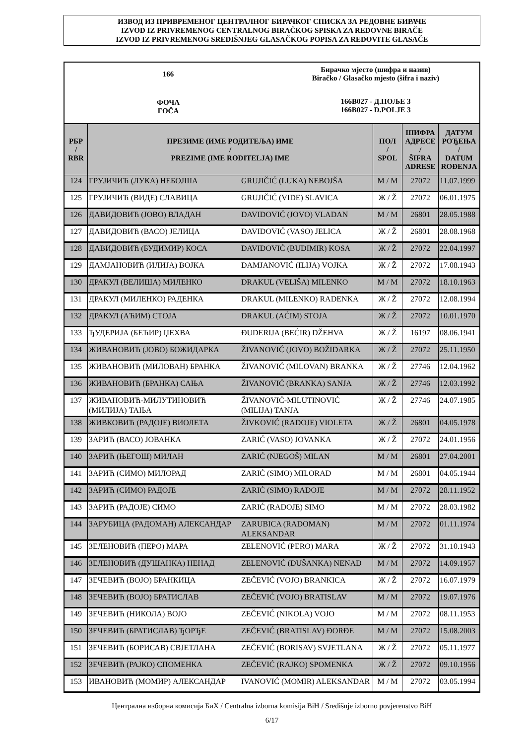ИЗВОД ИЗ ПРИВРЕМЕНОГ ЦЕНТРАЛНОГ БИРАЧКОГ СПИСКА ЗА РЕДОВНЕ БИРАЧЕ
IZVOD IZ PRIVREMENOG CENTRALNOG BIRAČKOG SPISKA ZA REDOVNE BIRAČE
IZVOD IZ PRIVREMENOG SREDIŠNJEG GLASAČKOG POPISA ZA REDOVITE GLASAČE
166
ФОЧА
FOČA
Бирачко мјесто (шифра и назив)
Biračko / Glasačko mjesto (šifra i naziv)
166B027 - Д.ПОЉЕ 3
166B027 - D.POLJE 3
| РБР / RBR | ПРЕЗИМЕ (ИМЕ РОДИТЕЉА) ИМЕ / PREZIME (IME RODITELJA) IME | | ПОЛ / SPOL | ШИФРА АДРЕСЕ / ŠIFRA ADRESE | ДАТУМ РОЂЕЊА / DATUM ROĐENJA |
| --- | --- | --- | --- | --- | --- |
| 124 | ГРУЈИЧИЋ (ЛУКА) НЕБОЈША | GRUJIČIĆ (LUKA) NEBOJŠA | М / M | 27072 | 11.07.1999 |
| 125 | ГРУЈИЧИЋ (ВИДЕ) СЛАВИЦА | GRUJIČIĆ (VIDE) SLAVICA | Ж / Ž | 27072 | 06.01.1975 |
| 126 | ДАВИДОВИЋ (ЈОВО) ВЛАДАН | DAVIDOVIĆ (JOVO) VLADAN | М / M | 26801 | 28.05.1988 |
| 127 | ДАВИДОВИЋ (ВАСО) ЈЕЛИЦА | DAVIDOVIĆ (VASO) JELICA | Ж / Ž | 26801 | 28.08.1968 |
| 128 | ДАВИДОВИЋ (БУДИМИР) КОСА | DAVIDOVIĆ (BUDIMIR) KOSA | Ж / Ž | 27072 | 22.04.1997 |
| 129 | ДАМЈАНОВИЋ (ИЛИЈА) ВОЈКА | DAMJANOVIĆ (ILIJA) VOJKA | Ж / Ž | 27072 | 17.08.1943 |
| 130 | ДРАКУЛ (ВЕЛИША) МИЛЕНКО | DRAKUL (VELIŠA) MILENKO | М / M | 27072 | 18.10.1963 |
| 131 | ДРАКУЛ (МИЛЕНКО) РАДЕНКА | DRAKUL (MILENKO) RADENKA | Ж / Ž | 27072 | 12.08.1994 |
| 132 | ДРАКУЛ (АЋИМ) СТОЈА | DRAKUL (AĆIM) STOJA | Ж / Ž | 27072 | 10.01.1970 |
| 133 | ЂУДЕРИЈА (БЕЋИР) ЏЕХВА | ĐUDERIJA (BEĆIR) DŽEHVA | Ж / Ž | 16197 | 08.06.1941 |
| 134 | ЖИВАНОВИЋ (ЈОВО) БОЖИДАРКА | ŽIVANOVIĆ (JOVO) BOŽIDARKA | Ж / Ž | 27072 | 25.11.1950 |
| 135 | ЖИВАНОВИЋ (МИЛОВАН) БРАНКА | ŽIVANOVIĆ (MILOVAN) BRANKA | Ж / Ž | 27746 | 12.04.1962 |
| 136 | ЖИВАНОВИЋ (БРАНКА) САЊА | ŽIVANOVIĆ (BRANKA) SANJA | Ж / Ž | 27746 | 12.03.1992 |
| 137 | ЖИВАНОВИЋ-МИЛУТИНОВИЋ (МИЛИЈА) ТАЊА | ŽIVANOVIĆ-MILUTINOVIĆ (MILIJA) TANJA | Ж / Ž | 27746 | 24.07.1985 |
| 138 | ЖИВКОВИЋ (РАДОЈЕ) ВИОЛЕТА | ŽIVKOVIĆ (RADOJE) VIOLETA | Ж / Ž | 26801 | 04.05.1978 |
| 139 | ЗАРИЋ (ВАСО) ЈОВАНКА | ZARIĆ (VASO) JOVANKA | Ж / Ž | 27072 | 24.01.1956 |
| 140 | ЗАРИЋ (ЊЕГОШ) МИЛАН | ZARIĆ (NJEGOŠ) MILAN | М / M | 26801 | 27.04.2001 |
| 141 | ЗАРИЋ (СИМО) МИЛОРАД | ZARIĆ (SIMO) MILORAD | М / M | 26801 | 04.05.1944 |
| 142 | ЗАРИЋ (СИМО) РАДОЈЕ | ZARIĆ (SIMO) RADOJE | М / M | 27072 | 28.11.1952 |
| 143 | ЗАРИЋ (РАДОЈЕ) СИМО | ZARIĆ (RADOJE) SIMO | М / M | 27072 | 28.03.1982 |
| 144 | ЗАРУБИЦА (РАДОМАН) АЛЕКСАНДАР | ZARUBICA (RADOMAN) ALEKSANDAR | М / M | 27072 | 01.11.1974 |
| 145 | ЗЕЛЕНОВИЋ (ПЕРО) МАРА | ZELENOVIĆ (PERO) MARA | Ж / Ž | 27072 | 31.10.1943 |
| 146 | ЗЕЛЕНОВИЋ (ДУШАНКА) НЕНАД | ZELENOVIĆ (DUŠANKA) NENAD | М / M | 27072 | 14.09.1957 |
| 147 | ЗЕЧЕВИЋ (ВОЈО) БРАНКИЦА | ZEČEVIĆ (VOJO) BRANKICA | Ж / Ž | 27072 | 16.07.1979 |
| 148 | ЗЕЧЕВИЋ (ВОЈО) БРАТИСЛАВ | ZEČEVIĆ (VOJO) BRATISLAV | М / M | 27072 | 19.07.1976 |
| 149 | ЗЕЧЕВИЋ (НИКОЛА) ВОЈО | ZEČEVIĆ (NIKOLA) VOJO | М / M | 27072 | 08.11.1953 |
| 150 | ЗЕЧЕВИЋ (БРАТИСЛАВ) ЂОРЂЕ | ZEČEVIĆ (BRATISLAV) ĐORĐE | М / M | 27072 | 15.08.2003 |
| 151 | ЗЕЧЕВИЋ (БОРИСАВ) СВЈЕТЛАНА | ZEČEVIĆ (BORISAV) SVJETLANA | Ж / Ž | 27072 | 05.11.1977 |
| 152 | ЗЕЧЕВИЋ (РАЈКО) СПОМЕНКА | ZEČEVIĆ (RAJKO) SPOMENKA | Ж / Ž | 27072 | 09.10.1956 |
| 153 | ИВАНОВИЋ (МОМИР) АЛЕКСАНДАР | IVANOVIĆ (MOMIR) ALEKSANDAR | М / M | 27072 | 03.05.1994 |
Централна изборна комисија БиХ / Centralna izborna komisija BiH / Središnje izborno povjerenstvo BiH
6/17